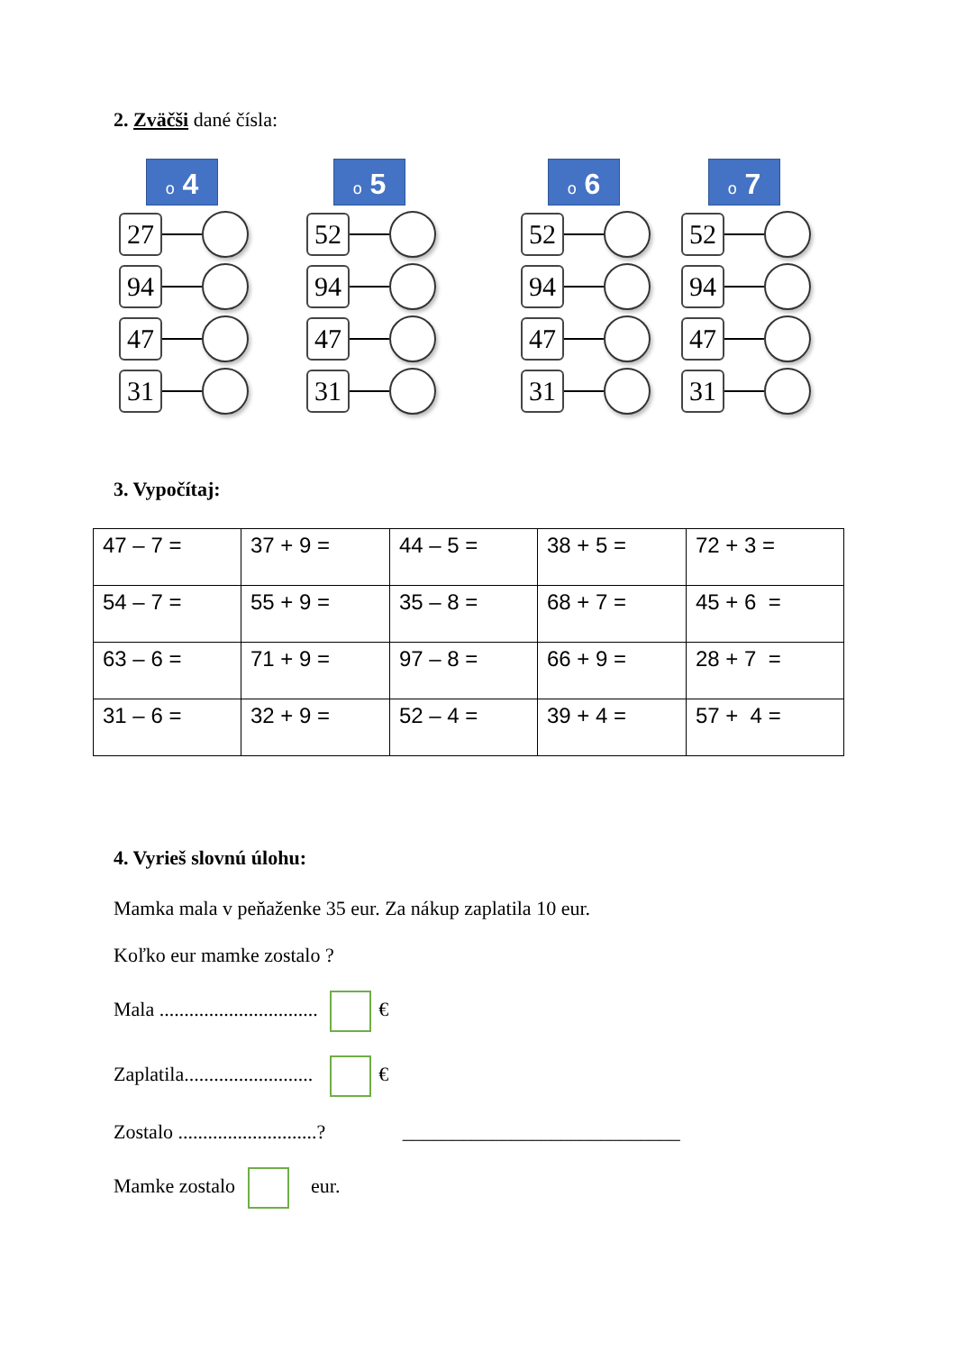2. Zväčši dané čísla:
o 4
27
94
47
31
o 5
52
94
47
31
o 6
52
94
47
31
o 7
52
94
47
31
3. Vypočítaj:
| 47 – 7 = | 37 + 9 = | 44 – 5 = | 38 + 5 = | 72 + 3 = |
| 54 – 7 = | 55 + 9 = | 35 – 8 = | 68 + 7 = | 45 + 6 = |
| 63 – 6 = | 71 + 9 = | 97 – 8 = | 66 + 9 = | 28 + 7 = |
| 31 – 6 = | 32 + 9 = | 52 – 4 = | 39 + 4 = | 57 + 4 = |
4. Vyrieš slovnú úlohu:
Mamka mala v peňaženke 35 eur. Za nákup zaplatila 10 eur.
Koľko eur mamke zostalo ?
Mala ................................ €
Zaplatila.......................... €
Zostalo ............................? ____________________________
Mamke zostalo eur.